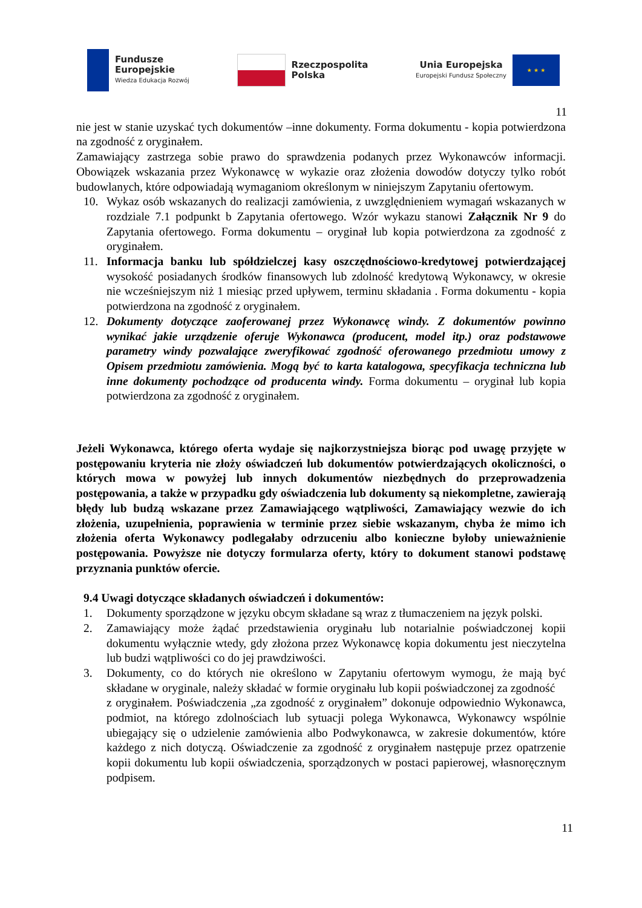Fundusze
Europejskie
Wiedza Edukacja Rozwój
Rzeczpospolita
Polska
Unia Europejska
Europejski Fundusz Społeczny
★ ★ ★
11
nie jest w stanie uzyskać tych dokumentów –inne dokumenty. Forma dokumentu - kopia potwierdzona na zgodność z oryginałem.
Zamawiający zastrzega sobie prawo do sprawdzenia podanych przez Wykonawców informacji. Obowiązek wskazania przez Wykonawcę w wykazie oraz złożenia dowodów dotyczy tylko robót budowlanych, które odpowiadają wymaganiom określonym w niniejszym Zapytaniu ofertowym.
10. Wykaz osób wskazanych do realizacji zamówienia, z uwzględnieniem wymagań wskazanych w rozdziale 7.1 podpunkt b Zapytania ofertowego. Wzór wykazu stanowi Załącznik Nr 9 do Zapytania ofertowego. Forma dokumentu – oryginał lub kopia potwierdzona za zgodność z oryginałem.
11. Informacja banku lub spółdzielczej kasy oszczędnościowo-kredytowej potwierdzającej wysokość posiadanych środków finansowych lub zdolność kredytową Wykonawcy, w okresie nie wcześniejszym niż 1 miesiąc przed upływem, terminu składania . Forma dokumentu - kopia potwierdzona na zgodność z oryginałem.
12. Dokumenty dotyczące zaoferowanej przez Wykonawcę windy. Z dokumentów powinno wynikać jakie urządzenie oferuje Wykonawca (producent, model itp.) oraz podstawowe parametry windy pozwalające zweryfikować zgodność oferowanego przedmiotu umowy z Opisem przedmiotu zamówienia. Mogą być to karta katalogowa, specyfikacja techniczna lub inne dokumenty pochodzące od producenta windy. Forma dokumentu – oryginał lub kopia potwierdzona za zgodność z oryginałem.
Jeżeli Wykonawca, którego oferta wydaje się najkorzystniejsza biorąc pod uwagę przyjęte w postępowaniu kryteria nie złoży oświadczeń lub dokumentów potwierdzających okoliczności, o których mowa w powyżej lub innych dokumentów niezbędnych do przeprowadzenia postępowania, a także w przypadku gdy oświadczenia lub dokumenty są niekompletne, zawierają błędy lub budzą wskazane przez Zamawiającego wątpliwości, Zamawiający wezwie do ich złożenia, uzupełnienia, poprawienia w terminie przez siebie wskazanym, chyba że mimo ich złożenia oferta Wykonawcy podlegałaby odrzuceniu albo konieczne byłoby unieważnienie postępowania. Powyższe nie dotyczy formularza oferty, który to dokument stanowi podstawę przyznania punktów ofercie.
9.4 Uwagi dotyczące składanych oświadczeń i dokumentów:
1. Dokumenty sporządzone w języku obcym składane są wraz z tłumaczeniem na język polski.
2. Zamawiający może żądać przedstawienia oryginału lub notarialnie poświadczonej kopii dokumentu wyłącznie wtedy, gdy złożona przez Wykonawcę kopia dokumentu jest nieczytelna lub budzi wątpliwości co do jej prawdziwości.
3. Dokumenty, co do których nie określono w Zapytaniu ofertowym wymogu, że mają być składane w oryginale, należy składać w formie oryginału lub kopii poświadczonej za zgodność
z oryginałem. Poświadczenia „za zgodność z oryginałem” dokonuje odpowiednio Wykonawca, podmiot, na którego zdolnościach lub sytuacji polega Wykonawca, Wykonawcy wspólnie ubiegający się o udzielenie zamówienia albo Podwykonawca, w zakresie dokumentów, które każdego z nich dotyczą. Oświadczenie za zgodność z oryginałem następuje przez opatrzenie kopii dokumentu lub kopii oświadczenia, sporządzonych w postaci papierowej, własnoręcznym podpisem.
11